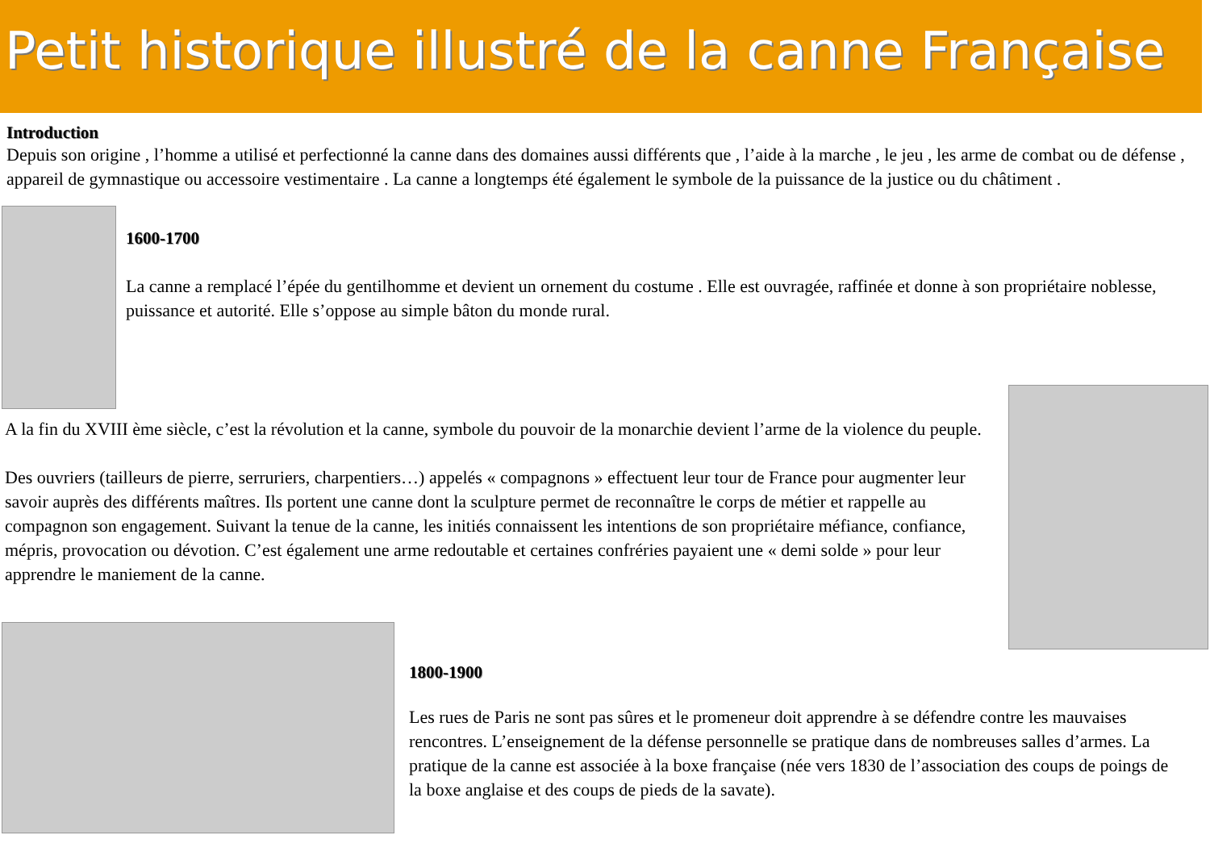Petit historique illustré de la canne Française
Introduction
Depuis son origine , l’homme a utilisé et perfectionné la canne dans des domaines aussi différents que , l’aide à la marche , le jeu , les arme de combat ou de défense , appareil de gymnastique ou accessoire vestimentaire . La canne a longtemps été également le symbole de la puissance de la justice ou du châtiment .
1600-1700
La canne a remplacé l’épée du gentilhomme et devient un ornement du costume . Elle est ouvragée, raffinée et donne à son propriétaire noblesse, puissance et autorité. Elle s’oppose au simple bâton du monde rural.
A la fin du XVIII ème siècle, c’est la révolution et la canne, symbole du pouvoir de la monarchie devient l’arme de la violence du peuple.
Des ouvriers (tailleurs de pierre, serruriers, charpentiers…) appelés « compagnons » effectuent leur tour de France pour augmenter leur savoir auprès des différents maîtres. Ils portent une canne dont la sculpture permet de reconnaître le corps de métier et rappelle au compagnon son engagement. Suivant la tenue de la canne, les initiés connaissent les intentions de son propriétaire méfiance, confiance, mépris, provocation ou dévotion. C’est également une arme redoutable et certaines confréries payaient une « demi solde » pour leur apprendre le maniement de la canne.
1800-1900
Les rues de Paris ne sont pas sûres et le promeneur doit apprendre à se défendre contre les mauvaises rencontres. L’enseignement de la défense personnelle se pratique dans de nombreuses salles d’armes. La pratique de la canne est associée à la boxe française (née vers 1830 de l’association des coups de poings de la boxe anglaise et des coups de pieds de la savate).